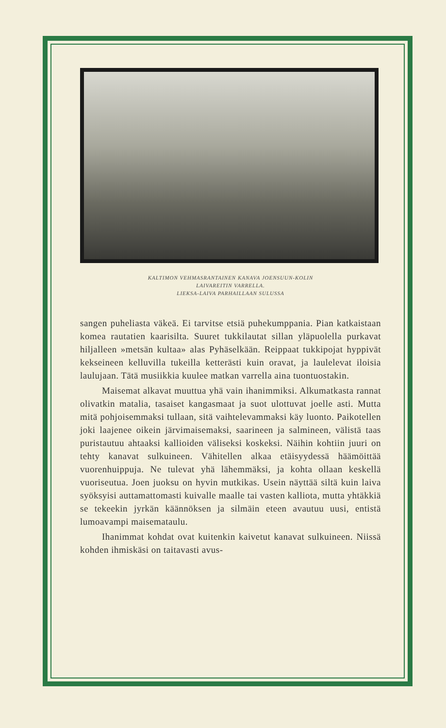KALTIMON VEHMASRANTAINEN KANAVA JOENSUUN-KOLIN
LAIVAREITIN VARRELLA.
LIEKSA-LAIVA PARHAILLAAN SULUSSA
sangen puheliasta väkeä. Ei tarvitse etsiä puhekumppania. Pian katkaistaan komea rautatien kaarisilta. Suuret tukkilautat sillan yläpuolella purkavat hiljalleen »metsän kultaa» alas Pyhäselkään. Reippaat tukkipojat hyppivät kekseineen kelluvilla tukeilla ketterästi kuin oravat, ja laulelevat iloisia laulujaan. Tätä musiikkia kuulee matkan varrella aina tuontuostakin.
Maisemat alkavat muuttua yhä vain ihanimmiksi. Alkumatkasta rannat olivatkin matalia, tasaiset kangasmaat ja suot ulottuvat joelle asti. Mutta mitä pohjoisemmaksi tullaan, sitä vaihtelevammaksi käy luonto. Paikotellen joki laajenee oikein järvimaisemaksi, saarineen ja salmineen, välistä taas puristautuu ahtaaksi kallioiden väliseksi koskeksi. Näihin kohtiin juuri on tehty kanavat sulkuineen. Vähitellen alkaa etäisyydessä häämöittää vuorenhuippuja. Ne tulevat yhä lähemmäksi, ja kohta ollaan keskellä vuoriseutua. Joen juoksu on hyvin mutkikas. Usein näyttää siltä kuin laiva syöksyisi auttamattomasti kuivalle maalle tai vasten kalliota, mutta yhtäkkiä se tekeekin jyrkän käännöksen ja silmäin eteen avautuu uusi, entistä lumoavampi maisemataulu.
Ihanimmat kohdat ovat kuitenkin kaivetut kanavat sulkuineen. Niissä kohden ihmiskäsi on taitavasti avus-